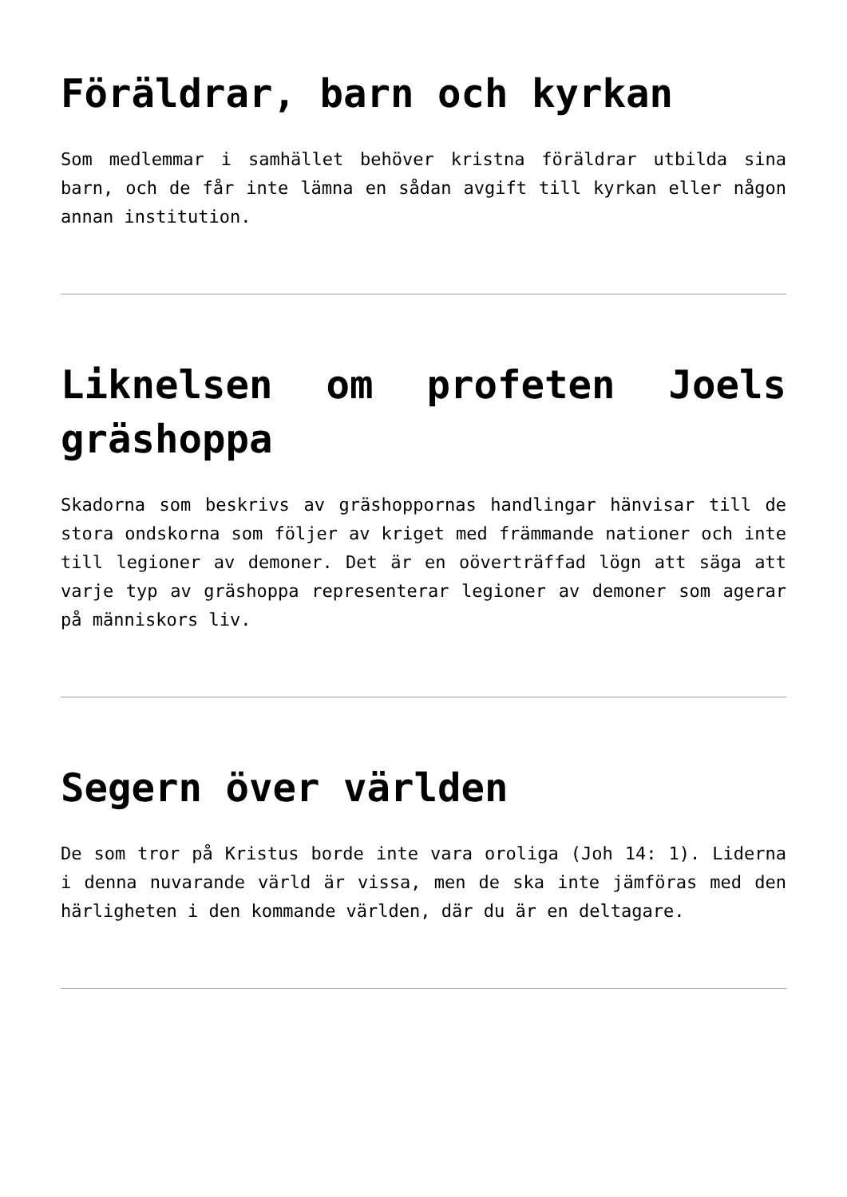Föräldrar, barn och kyrkan
Som medlemmar i samhället behöver kristna föräldrar utbilda sina barn, och de får inte lämna en sådan avgift till kyrkan eller någon annan institution.
Liknelsen om profeten Joels gräshoppa
Skadorna som beskrivs av gräshoppornas handlingar hänvisar till de stora ondskorna som följer av kriget med främmande nationer och inte till legioner av demoner. Det är en oöverträffad lögn att säga att varje typ av gräshoppa representerar legioner av demoner som agerar på människors liv.
Segern över världen
De som tror på Kristus borde inte vara oroliga (Joh 14: 1). Liderna i denna nuvarande värld är vissa, men de ska inte jämföras med den härligheten i den kommande världen, där du är en deltagare.